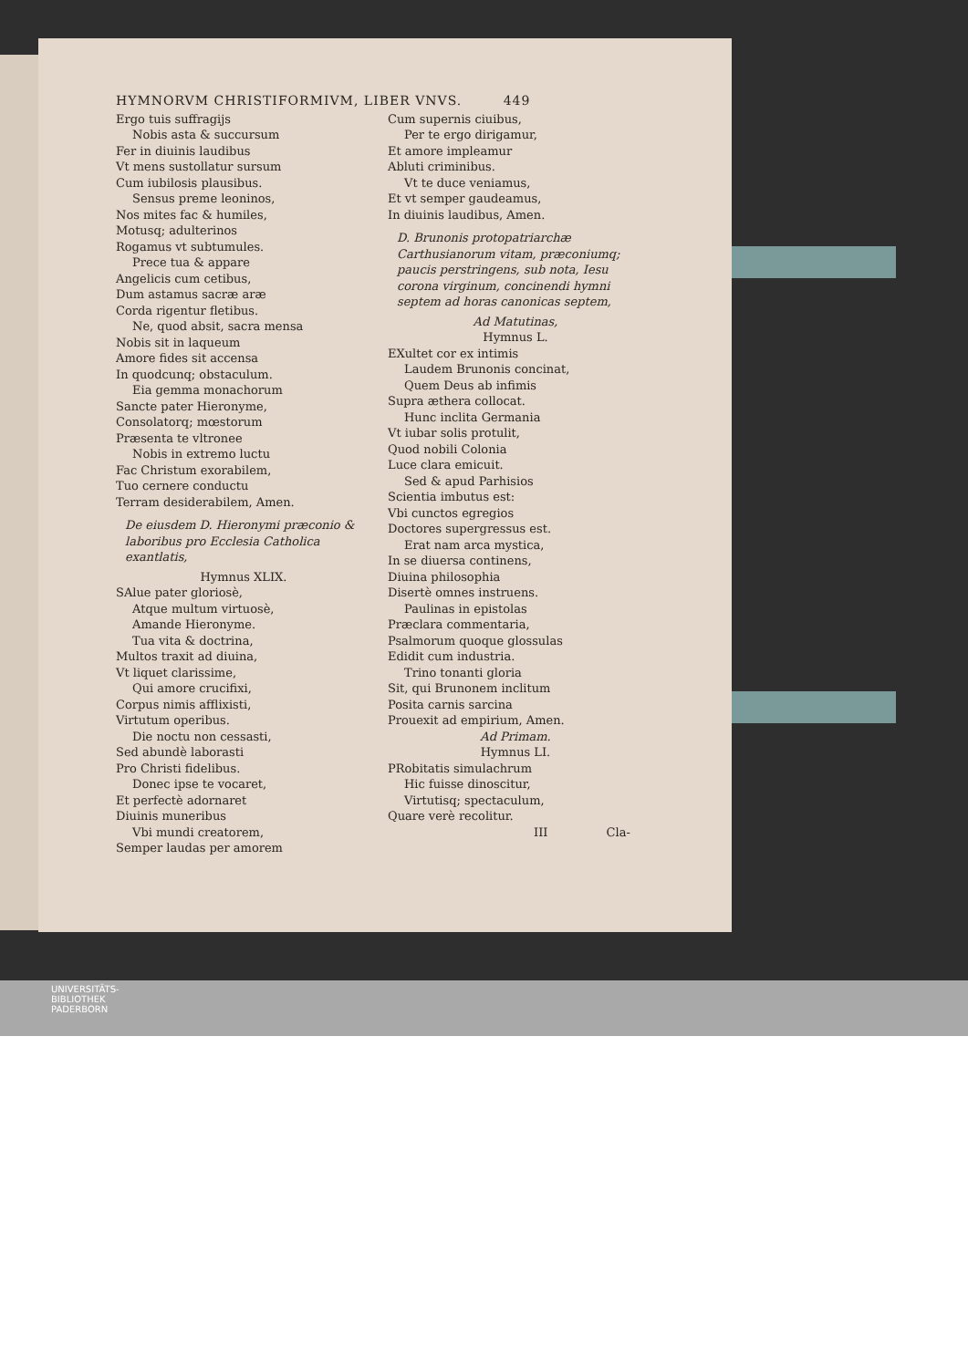HYMNORVM CHRISTIFORMIVM, LIBER VNVS. 449
Ergo tuis suffragijs
Nobis asta & succursum
Fer in diuinis laudibus
Vt mens sustollatur sursum
Cum iubilosis plausibus.
Sensus preme leoninos,
Nos mites fac & humiles,
Motusq; adulterinos
Rogamus vt subtumules.
Prece tua & appare
Angelicis cum cetibus,
Dum astamus sacræ aræ
Corda rigentur fletibus.
Ne, quod absit, sacra mensa
Nobis sit in laqueum
Amore fides sit accensa
In quodcunq; obstaculum.
Eia gemma monachorum
Sancte pater Hieronyme,
Consolatorq; mœstorum
Præsenta te vltronee
Nobis in extremo luctu
Fac Christum exorabilem,
Tuo cernere conductu
Terram desiderabilem, Amen.
De eiusdem D. Hieronymi præconio & laboribus pro Ecclesia Catholica exantlatis,
Hymnus XLIX.
SAlue pater gloriosè,
Atque multum virtuosè,
Amande Hieronyme.
Tua vita & doctrina,
Multos traxit ad diuina,
Vt liquet clarissime,
Qui amore crucifixi,
Corpus nimis afflixisti,
Virtutum operibus.
Die noctu non cessasti,
Sed abundè laborasti
Pro Christi fidelibus.
Donec ipse te vocaret,
Et perfectè adornaret
Diuinis muneribus
Vbi mundi creatorem,
Semper laudas per amorem
Cum supernis ciuibus,
Per te ergo dirigamur,
Et amore impleamur
Abluti criminibus.
Vt te duce veniamus,
Et vt semper gaudeamus,
In diuinis laudibus, Amen.
D. Brunonis protopatriarchæ Carthusianorum vitam, præconiumq; paucis perstringens, sub nota, Iesu corona virginum, concinendi hymni septem ad horas canonicas septem,
Ad Matutinas,
Hymnus L.
EXultet cor ex intimis
Laudem Brunonis concinat,
Quem Deus ab infimis
Supra æthera collocat.
Hunc inclita Germania
Vt iubar solis protulit,
Quod nobili Colonia
Luce clara emicuit.
Sed & apud Parhisios
Scientia imbutus est:
Vbi cunctos egregios
Doctores supergressus est.
Erat nam arca mystica,
In se diuersa continens,
Diuina philosophia
Disertè omnes instruens.
Paulinas in epistolas
Præclara commentaria,
Psalmorum quoque glossulas
Edidit cum industria.
Trino tonanti gloria
Sit, qui Brunonem inclitum
Posita carnis sarcina
Prouexit ad empirium, Amen.
Ad Primam.
Hymnus LI.
PRobitatis simulachrum
Hic fuisse dinoscitur,
Virtutisq; spectaculum,
Quare verè recolitur.
III Cla-
UNIVERSITÄTS-
BIBLIOTHEK
PADERBORN